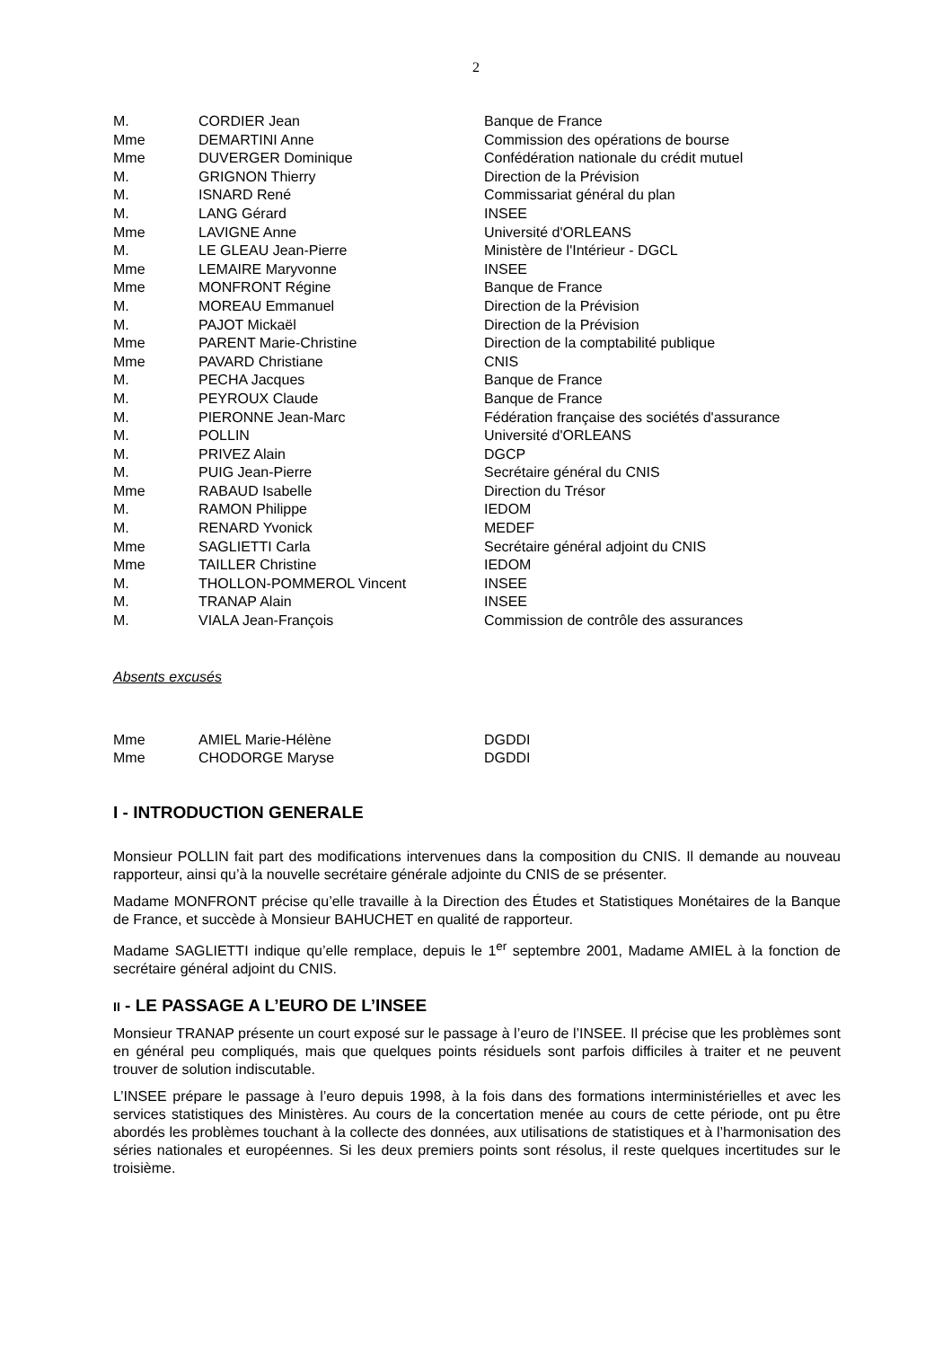2
| M. | CORDIER Jean | Banque de France |
| Mme | DEMARTINI Anne | Commission des opérations de bourse |
| Mme | DUVERGER Dominique | Confédération nationale du crédit mutuel |
| M. | GRIGNON Thierry | Direction de la Prévision |
| M. | ISNARD René | Commissariat général du plan |
| M. | LANG Gérard | INSEE |
| Mme | LAVIGNE Anne | Université d'ORLEANS |
| M. | LE GLEAU Jean-Pierre | Ministère de l'Intérieur - DGCL |
| Mme | LEMAIRE Maryvonne | INSEE |
| Mme | MONFRONT Régine | Banque de France |
| M. | MOREAU Emmanuel | Direction de la Prévision |
| M. | PAJOT Mickaël | Direction de la Prévision |
| Mme | PARENT Marie-Christine | Direction de la comptabilité publique |
| Mme | PAVARD Christiane | CNIS |
| M. | PECHA Jacques | Banque de France |
| M. | PEYROUX Claude | Banque de France |
| M. | PIERONNE Jean-Marc | Fédération française des sociétés d'assurance |
| M. | POLLIN | Université d'ORLEANS |
| M. | PRIVEZ Alain | DGCP |
| M. | PUIG Jean-Pierre | Secrétaire général du CNIS |
| Mme | RABAUD Isabelle | Direction du Trésor |
| M. | RAMON Philippe | IEDOM |
| M. | RENARD Yvonick | MEDEF |
| Mme | SAGLIETTI Carla | Secrétaire général adjoint du CNIS |
| Mme | TAILLER Christine | IEDOM |
| M. | THOLLON-POMMEROL Vincent | INSEE |
| M. | TRANAP Alain | INSEE |
| M. | VIALA Jean-François | Commission de contrôle des assurances |
Absents excusés
| Mme | AMIEL Marie-Hélène | DGDDI |
| Mme | CHODORGE Maryse | DGDDI |
I - INTRODUCTION GENERALE
Monsieur POLLIN fait part des modifications intervenues dans la composition du CNIS. Il demande au nouveau rapporteur, ainsi qu’à la nouvelle secrétaire générale adjointe du CNIS de se présenter.
Madame MONFRONT précise qu’elle travaille à la Direction des Études et Statistiques Monétaires de la Banque de France, et succède à Monsieur BAHUCHET en qualité de rapporteur.
Madame SAGLIETTI indique qu’elle remplace, depuis le 1<sup>er</sup> septembre 2001, Madame AMIEL à la fonction de secrétaire général adjoint du CNIS.
II - LE PASSAGE A L’EURO DE L’INSEE
Monsieur TRANAP présente un court exposé sur le passage à l’euro de l’INSEE. Il précise que les problèmes sont en général peu compliqués, mais que quelques points résiduels sont parfois difficiles à traiter et ne peuvent trouver de solution indiscutable.
L’INSEE prépare le passage à l’euro depuis 1998, à la fois dans des formations interministérielles et avec les services statistiques des Ministères. Au cours de la concertation menée au cours de cette période, ont pu être abordés les problèmes touchant à la collecte des données, aux utilisations de statistiques et à l’harmonisation des séries nationales et européennes. Si les deux premiers points sont résolus, il reste quelques incertitudes sur le troisième.